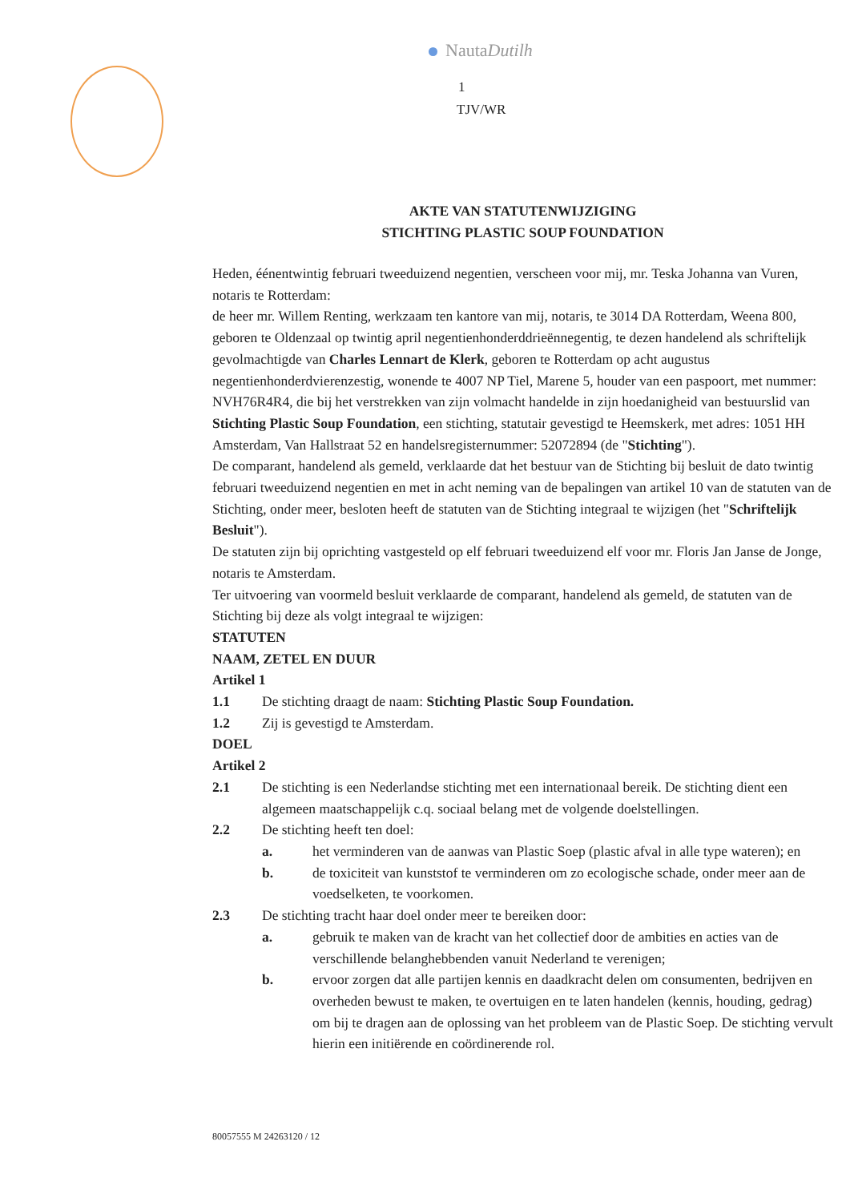NautaDutilh
1
TJV/WR
AKTE VAN STATUTENWIJZIGING
STICHTING PLASTIC SOUP FOUNDATION
Heden, éénentwintig februari tweeduizend negentien, verscheen voor mij, mr. Teska Johanna van Vuren, notaris te Rotterdam:
de heer mr. Willem Renting, werkzaam ten kantore van mij, notaris, te 3014 DA Rotterdam, Weena 800, geboren te Oldenzaal op twintig april negentienhonderddrieënnegentig, te dezen handelend als schriftelijk gevolmachtigde van Charles Lennart de Klerk, geboren te Rotterdam op acht augustus negentienhonderdvierenzestig, wonende te 4007 NP Tiel, Marene 5, houder van een paspoort, met nummer: NVH76R4R4, die bij het verstrekken van zijn volmacht handelde in zijn hoedanigheid van bestuurslid van Stichting Plastic Soup Foundation, een stichting, statutair gevestigd te Heemskerk, met adres: 1051 HH Amsterdam, Van Hallstraat 52 en handelsregisternummer: 52072894 (de "Stichting").
De comparant, handelend als gemeld, verklaarde dat het bestuur van de Stichting bij besluit de dato twintig februari tweeduizend negentien en met in acht neming van de bepalingen van artikel 10 van de statuten van de Stichting, onder meer, besloten heeft de statuten van de Stichting integraal te wijzigen (het "Schriftelijk Besluit").
De statuten zijn bij oprichting vastgesteld op elf februari tweeduizend elf voor mr. Floris Jan Janse de Jonge, notaris te Amsterdam.
Ter uitvoering van voormeld besluit verklaarde de comparant, handelend als gemeld, de statuten van de Stichting bij deze als volgt integraal te wijzigen:
STATUTEN
NAAM, ZETEL EN DUUR
Artikel 1
1.1 De stichting draagt de naam: Stichting Plastic Soup Foundation.
1.2 Zij is gevestigd te Amsterdam.
DOEL
Artikel 2
2.1 De stichting is een Nederlandse stichting met een internationaal bereik. De stichting dient een algemeen maatschappelijk c.q. sociaal belang met de volgende doelstellingen.
2.2 De stichting heeft ten doel:
a. het verminderen van de aanwas van Plastic Soep (plastic afval in alle type wateren); en
b. de toxiciteit van kunststof te verminderen om zo ecologische schade, onder meer aan de voedselketen, te voorkomen.
2.3 De stichting tracht haar doel onder meer te bereiken door:
a. gebruik te maken van de kracht van het collectief door de ambities en acties van de verschillende belanghebbenden vanuit Nederland te verenigen;
b. ervoor zorgen dat alle partijen kennis en daadkracht delen om consumenten, bedrijven en overheden bewust te maken, te overtuigen en te laten handelen (kennis, houding, gedrag) om bij te dragen aan de oplossing van het probleem van de Plastic Soep. De stichting vervult hierin een initiërende en coördinerende rol.
80057555 M 24263120 / 12